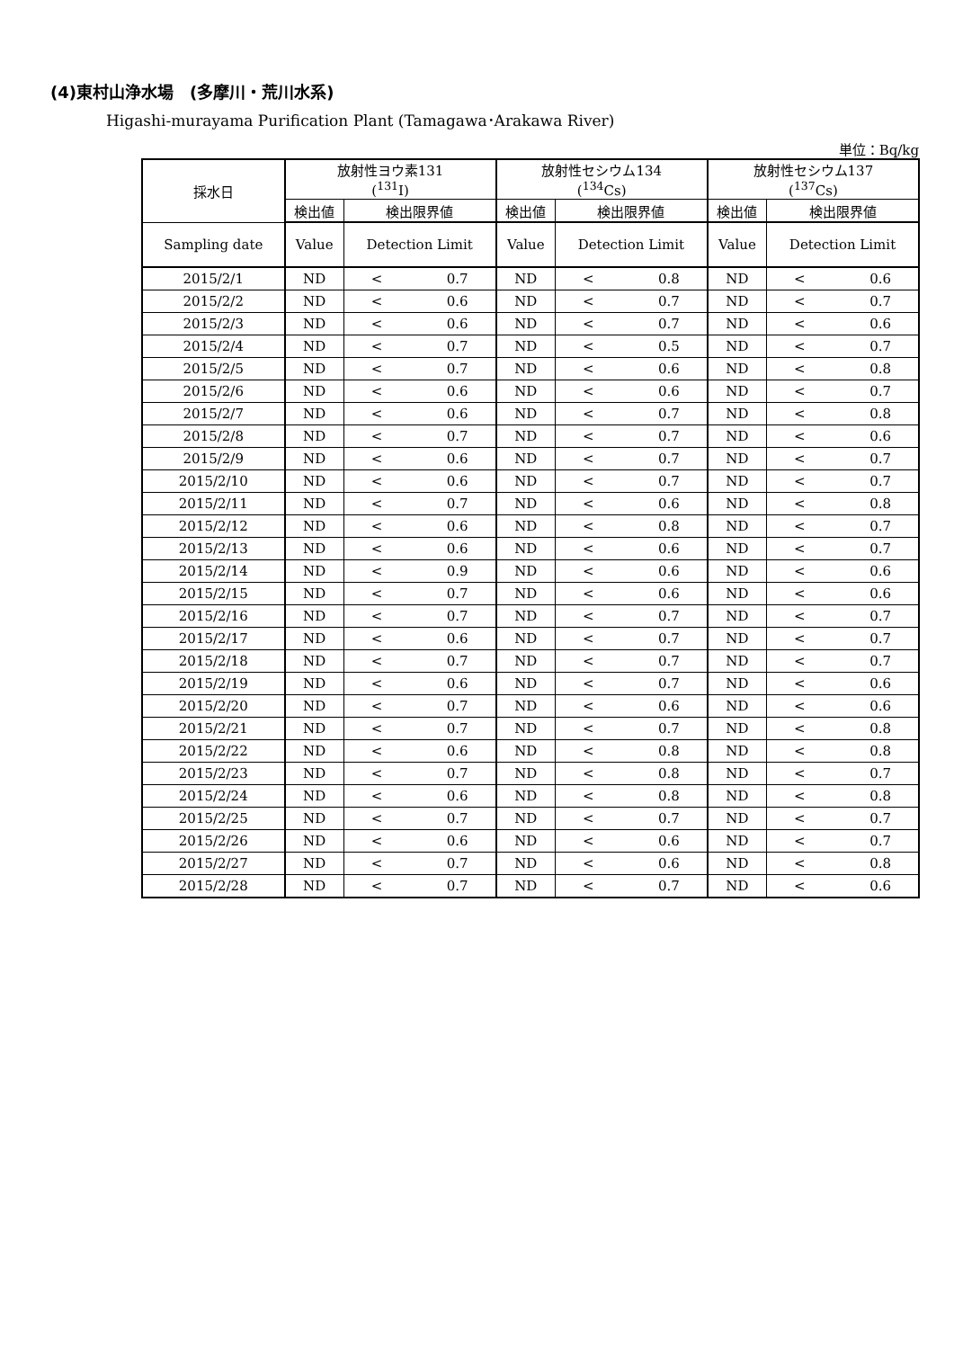(4)東村山浄水場　(多摩川・荒川水系)
Higashi-murayama Purification Plant (Tamagawa･Arakawa River)
単位：Bq/kg
| 採水日 | 放射性ヨウ素131 (<sup>131</sup>I) | | 放射性セシウム134 (<sup>134</sup>Cs) | | 放射性セシウム137 (<sup>137</sup>Cs) | |
| --- | --- | --- | --- | --- | --- | --- |
| | 検出値 | 検出限界値 | 検出値 | 検出限界値 | 検出値 | 検出限界値 |
| Sampling date | Value | Detection Limit | Value | Detection Limit | Value | Detection Limit |
| 2015/2/1 | ND | < 0.7 | ND | < 0.8 | ND | < 0.6 |
| 2015/2/2 | ND | < 0.6 | ND | < 0.7 | ND | < 0.7 |
| 2015/2/3 | ND | < 0.6 | ND | < 0.7 | ND | < 0.6 |
| 2015/2/4 | ND | < 0.7 | ND | < 0.5 | ND | < 0.7 |
| 2015/2/5 | ND | < 0.7 | ND | < 0.6 | ND | < 0.8 |
| 2015/2/6 | ND | < 0.6 | ND | < 0.6 | ND | < 0.7 |
| 2015/2/7 | ND | < 0.6 | ND | < 0.7 | ND | < 0.8 |
| 2015/2/8 | ND | < 0.7 | ND | < 0.7 | ND | < 0.6 |
| 2015/2/9 | ND | < 0.6 | ND | < 0.7 | ND | < 0.7 |
| 2015/2/10 | ND | < 0.6 | ND | < 0.7 | ND | < 0.7 |
| 2015/2/11 | ND | < 0.7 | ND | < 0.6 | ND | < 0.8 |
| 2015/2/12 | ND | < 0.6 | ND | < 0.8 | ND | < 0.7 |
| 2015/2/13 | ND | < 0.6 | ND | < 0.6 | ND | < 0.7 |
| 2015/2/14 | ND | < 0.9 | ND | < 0.6 | ND | < 0.6 |
| 2015/2/15 | ND | < 0.7 | ND | < 0.6 | ND | < 0.6 |
| 2015/2/16 | ND | < 0.7 | ND | < 0.7 | ND | < 0.7 |
| 2015/2/17 | ND | < 0.6 | ND | < 0.7 | ND | < 0.7 |
| 2015/2/18 | ND | < 0.7 | ND | < 0.7 | ND | < 0.7 |
| 2015/2/19 | ND | < 0.6 | ND | < 0.7 | ND | < 0.6 |
| 2015/2/20 | ND | < 0.7 | ND | < 0.6 | ND | < 0.6 |
| 2015/2/21 | ND | < 0.7 | ND | < 0.7 | ND | < 0.8 |
| 2015/2/22 | ND | < 0.6 | ND | < 0.8 | ND | < 0.8 |
| 2015/2/23 | ND | < 0.7 | ND | < 0.8 | ND | < 0.7 |
| 2015/2/24 | ND | < 0.6 | ND | < 0.8 | ND | < 0.8 |
| 2015/2/25 | ND | < 0.7 | ND | < 0.7 | ND | < 0.7 |
| 2015/2/26 | ND | < 0.6 | ND | < 0.6 | ND | < 0.7 |
| 2015/2/27 | ND | < 0.7 | ND | < 0.6 | ND | < 0.8 |
| 2015/2/28 | ND | < 0.7 | ND | < 0.7 | ND | < 0.6 |